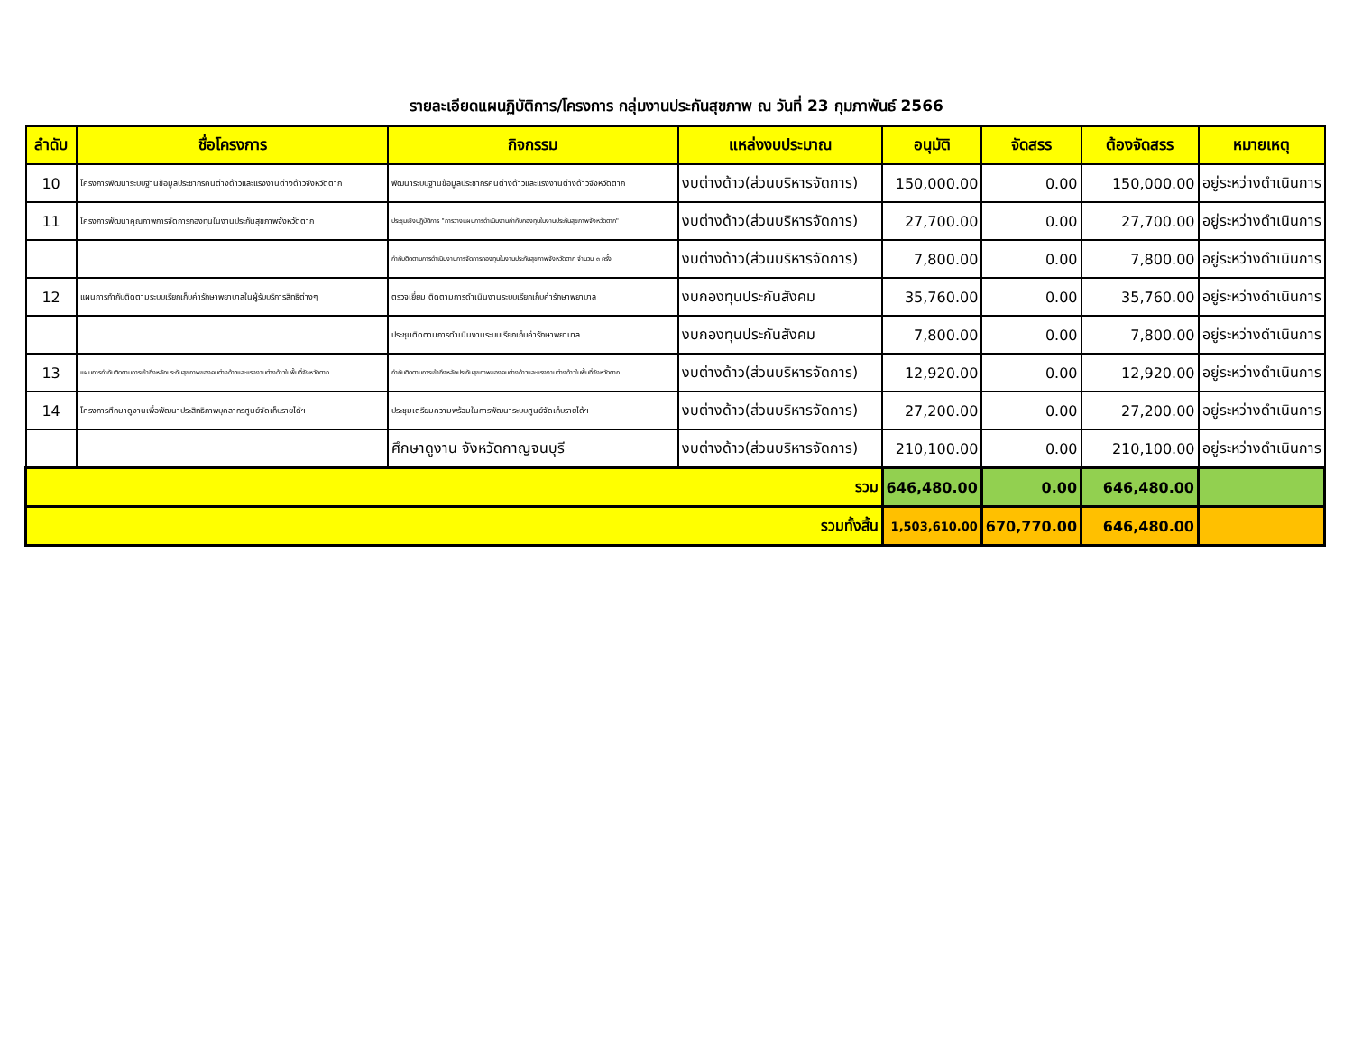รายละเอียดแผนฏิบัติการ/โครงการ กลุ่มงานประกันสุขภาพ ณ วันที่ 23 กุมภาพันธ์ 2566
| ลำดับ | ชื่อโครงการ | กิจกรรม | แหล่งงบประมาณ | อนุมัติ | จัดสรร | ต้องจัดสรร | หมายเหตุ |
| --- | --- | --- | --- | --- | --- | --- | --- |
| 10 | โครงการพัฒนาระบบฐานข้อมูลประชากรคนต่างด้าวและแรงงานต่างด้าวจังหวัดตาก | พัฒนาระบบฐานข้อมูลประชากรคนต่างด้าวและแรงงานต่างด้าวจังหวัดตาก | งบต่างด้าว(ส่วนบริหารจัดการ) | 150,000.00 | 0.00 | 150,000.00 | อยู่ระหว่างดำเนินการ |
| 11 | โครงการพัฒนาคุณภาพการจัดการกองทุนในงานประกันสุขภาพจังหวัดตาก | ประชุมเชิงปฏิบัติการ "การวางแผนการดำเนินงานกำกับกองทุนในงานประกันสุขภาพจังหวัดตาก" | งบต่างด้าว(ส่วนบริหารจัดการ) | 27,700.00 | 0.00 | 27,700.00 | อยู่ระหว่างดำเนินการ |
| | | กำกับติดตามการดำเนินงานการจัดการกองทุนในงานประกันสุขภาพจังหวัดตาก จำนวน ๓ ครั้ง | งบต่างด้าว(ส่วนบริหารจัดการ) | 7,800.00 | 0.00 | 7,800.00 | อยู่ระหว่างดำเนินการ |
| 12 | แผนการกำกับติดตามระบบเรียกเก็บค่ารักษาพยาบาลในผู้รับบริการสิทธิต่างๆ | ตรวจเยี่ยม ติดตามการดำเนินงานระบบเรียกเก็บค่ารักษาพยาบาล | งบกองทุนประกันสังคม | 35,760.00 | 0.00 | 35,760.00 | อยู่ระหว่างดำเนินการ |
| | | ประชุมติดตามการดำเนินงานระบบเรียกเก็บค่ารักษาพยาบาล | งบกองทุนประกันสังคม | 7,800.00 | 0.00 | 7,800.00 | อยู่ระหว่างดำเนินการ |
| 13 | แผนการกำกับติดตามการเข้าถึงหลักประกันสุขภาพของคนต่างด้าวและแรงงานต่างด้าวในพื้นที่จังหวัดตาก | กำกับติดตามการเข้าถึงหลักประกันสุขภาพของคนต่างด้าวและแรงงานต่างด้าวในพื้นที่จังหวัดตาก | งบต่างด้าว(ส่วนบริหารจัดการ) | 12,920.00 | 0.00 | 12,920.00 | อยู่ระหว่างดำเนินการ |
| 14 | โครงการศึกษาดูงานเพื่อพัฒนาประสิทธิภาพบุคลากรศูนย์จัดเก็บรายได้ฯ | ประชุมเตรียมความพร้อมในการพัฒนาระบบศูนย์จัดเก็บรายได้ฯ | งบต่างด้าว(ส่วนบริหารจัดการ) | 27,200.00 | 0.00 | 27,200.00 | อยู่ระหว่างดำเนินการ |
| | | ศึกษาดูงาน จังหวัดกาญจนบุรี | งบต่างด้าว(ส่วนบริหารจัดการ) | 210,100.00 | 0.00 | 210,100.00 | อยู่ระหว่างดำเนินการ |
| รวม | | | | 646,480.00 | 0.00 | 646,480.00 | |
| รวมทั้งสิ้น | | | | 1,503,610.00 | 670,770.00 | 646,480.00 | |